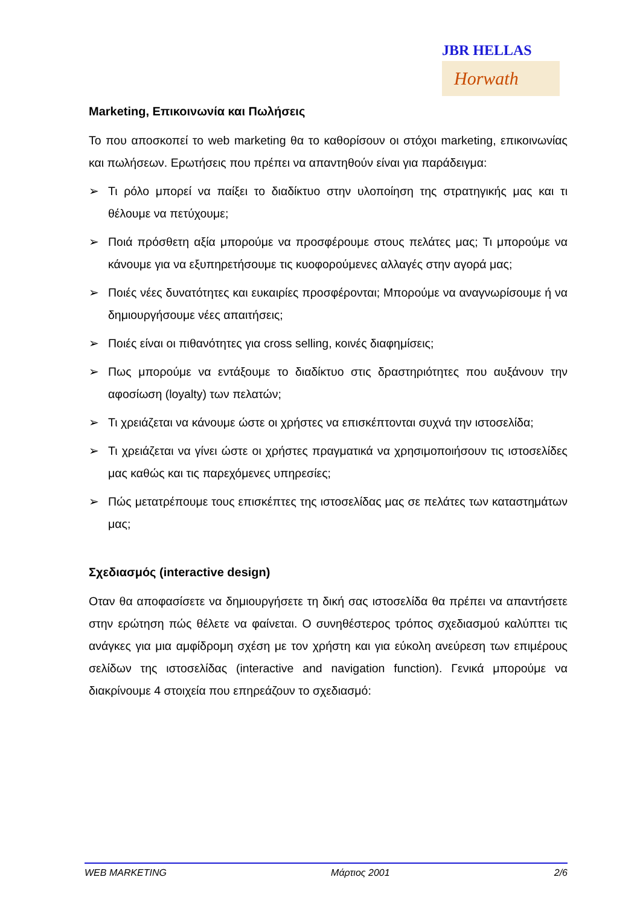JBR HELLAS
Horwath
Marketing, Επικοινωνία και Πωλήσεις
Το που αποσκοπεί το web marketing θα το καθορίσουν οι στόχοι marketing, επικοινωνίας και πωλήσεων. Ερωτήσεις που πρέπει να απαντηθούν είναι για παράδειγμα:
➢ Τι ρόλο μπορεί να παίξει το διαδίκτυο στην υλοποίηση της στρατηγικής μας και τι θέλουμε να πετύχουμε;
➢ Ποιά πρόσθετη αξία μπορούμε να προσφέρουμε στους πελάτες μας; Τι μπορούμε να κάνουμε για να εξυπηρετήσουμε τις κυοφορούμενες αλλαγές στην αγορά μας;
➢ Ποιές νέες δυνατότητες και ευκαιρίες προσφέρονται; Μπορούμε να αναγνωρίσουμε ή να δημιουργήσουμε νέες απαιτήσεις;
➢ Ποιές είναι οι πιθανότητες για cross selling, κοινές διαφημίσεις;
➢ Πως μπορούμε να εντάξουμε το διαδίκτυο στις δραστηριότητες που αυξάνουν την αφοσίωση (loyalty) των πελατών;
➢ Τι χρειάζεται να κάνουμε ώστε οι χρήστες να επισκέπτονται συχνά την ιστοσελίδα;
➢ Τι χρειάζεται να γίνει ώστε οι χρήστες πραγματικά να χρησιμοποιήσουν τις ιστοσελίδες μας καθώς και τις παρεχόμενες υπηρεσίες;
➢ Πώς μετατρέπουμε τους επισκέπτες της ιστοσελίδας μας σε πελάτες των καταστημάτων μας;
Σχεδιασμός (interactive design)
Οταν θα αποφασίσετε να δημιουργήσετε τη δική σας ιστοσελίδα θα πρέπει να απαντήσετε στην ερώτηση πώς θέλετε να φαίνεται. Ο συνηθέστερος τρόπος σχεδιασμού καλύπτει τις ανάγκες για μια αμφίδρομη σχέση με τον χρήστη και για εύκολη ανεύρεση των επιμέρους σελίδων της ιστοσελίδας (interactive and navigation function). Γενικά μπορούμε να διακρίνουμε 4 στοιχεία που επηρεάζουν το σχεδιασμό:
WEB MARKETING Μάρτιος 2001 2/6